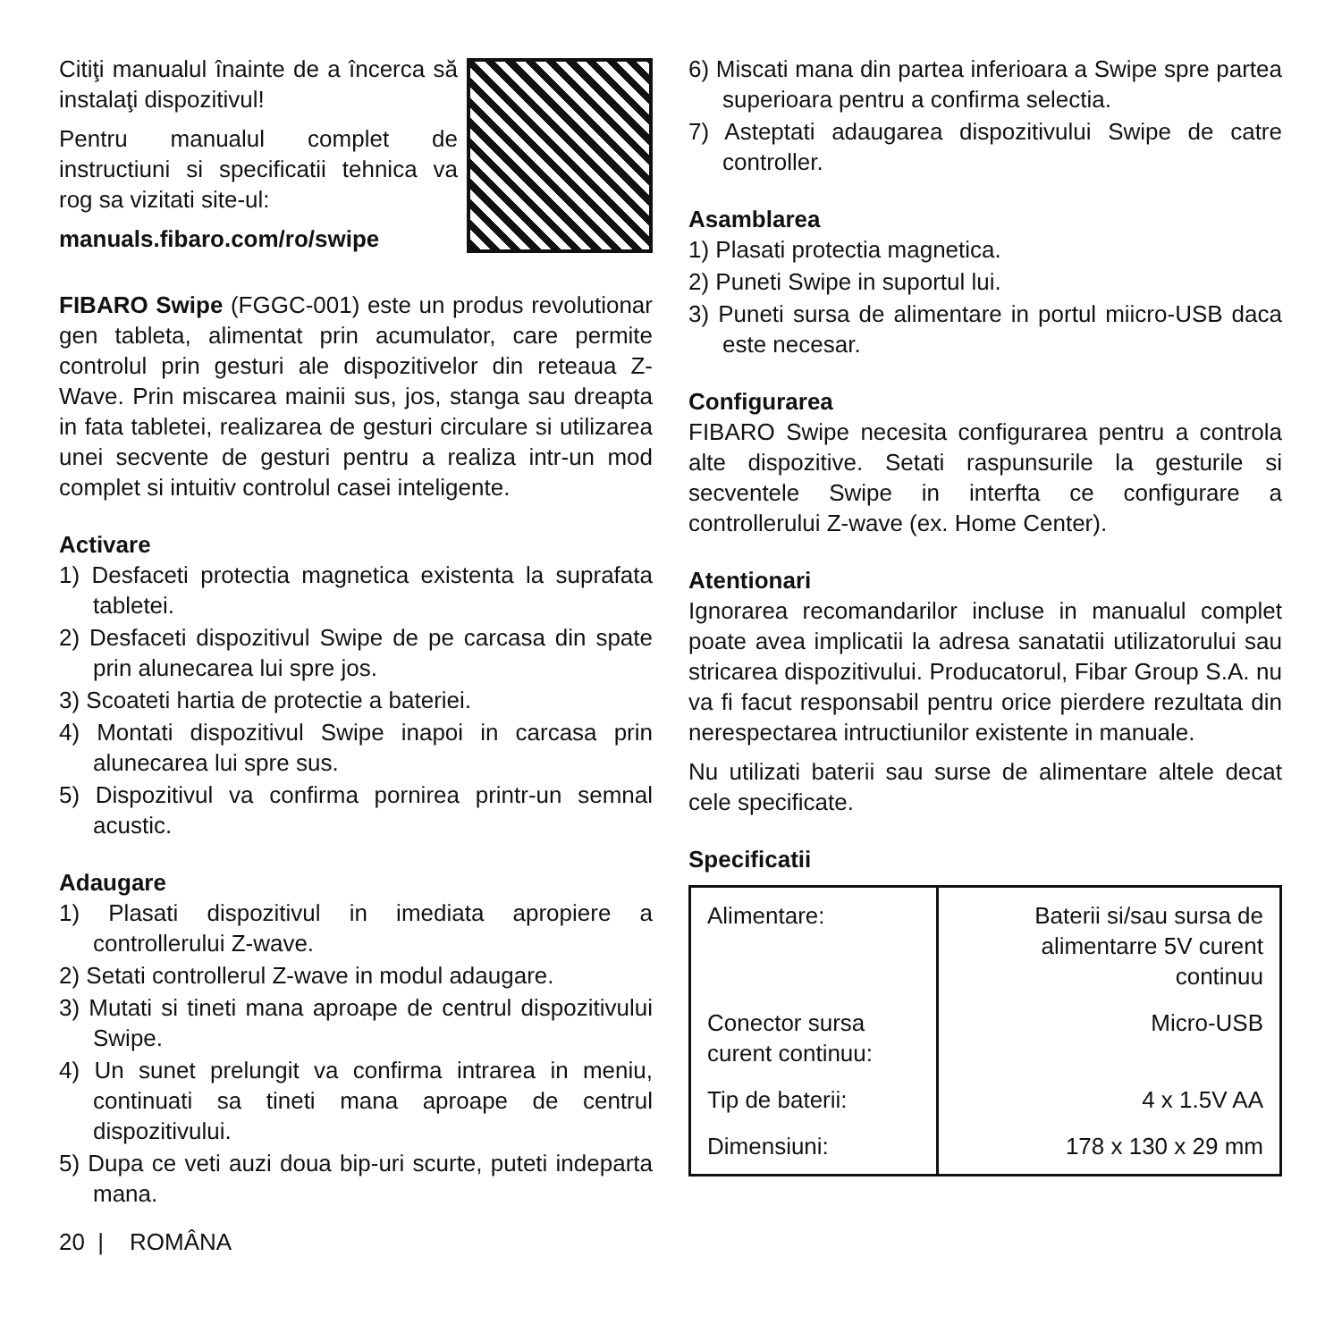Citiţi manualul înainte de a încerca să instalaţi dispozitivul!
Pentru manualul complet de instructiuni si specificatii tehnica va rog sa vizitati site-ul:
manuals.fibaro.com/ro/swipe
FIBARO Swipe (FGGC-001) este un produs revolutionar gen tableta, alimentat prin acumulator, care permite controlul prin gesturi ale dispozitivelor din reteaua Z-Wave. Prin miscarea mainii sus, jos, stanga sau dreapta in fata tabletei, realizarea de gesturi circulare si utilizarea unei secvente de gesturi pentru a realiza intr-un mod complet si intuitiv controlul casei inteligente.
Activare
1) Desfaceti protectia magnetica existenta la suprafata tabletei.
2) Desfaceti dispozitivul Swipe de pe carcasa din spate prin alunecarea lui spre jos.
3) Scoateti hartia de protectie a bateriei.
4) Montati dispozitivul Swipe inapoi in carcasa prin alunecarea lui spre sus.
5) Dispozitivul va confirma pornirea printr-un semnal acustic.
Adaugare
1) Plasati dispozitivul in imediata apropiere a controllerului Z-wave.
2) Setati controllerul Z-wave in modul adaugare.
3) Mutati si tineti mana aproape de centrul dispozitivului Swipe.
4) Un sunet prelungit va confirma intrarea in meniu, continuati sa tineti mana aproape de centrul dispozitivului.
5) Dupa ce veti auzi doua bip-uri scurte, puteti indeparta mana.
20 | ROMÂNA
6) Miscati mana din partea inferioara a Swipe spre partea superioara pentru a confirma selectia.
7) Asteptati adaugarea dispozitivului Swipe de catre controller.
Asamblarea
1) Plasati protectia magnetica.
2) Puneti Swipe in suportul lui.
3) Puneti sursa de alimentare in portul miicro-USB daca este necesar.
Configurarea
FIBARO Swipe necesita configurarea pentru a controla alte dispozitive. Setati raspunsurile la gesturile si secventele Swipe in interfta ce configurare a controllerului Z-wave (ex. Home Center).
Atentionari
Ignorarea recomandarilor incluse in manualul complet poate avea implicatii la adresa sanatatii utilizatorului sau stricarea dispozitivului. Producatorul, Fibar Group S.A. nu va fi facut responsabil pentru orice pierdere rezultata din nerespectarea intructiunilor existente in manuale.
Nu utilizati baterii sau surse de alimentare altele decat cele specificate.
Specificatii
| Alimentare: | Baterii si/sau sursa de alimentarre 5V curent continuu |
| Conector sursa curent continuu: | Micro-USB |
| Tip de baterii: | 4 x 1.5V AA |
| Dimensiuni: | 178 x 130 x 29 mm |